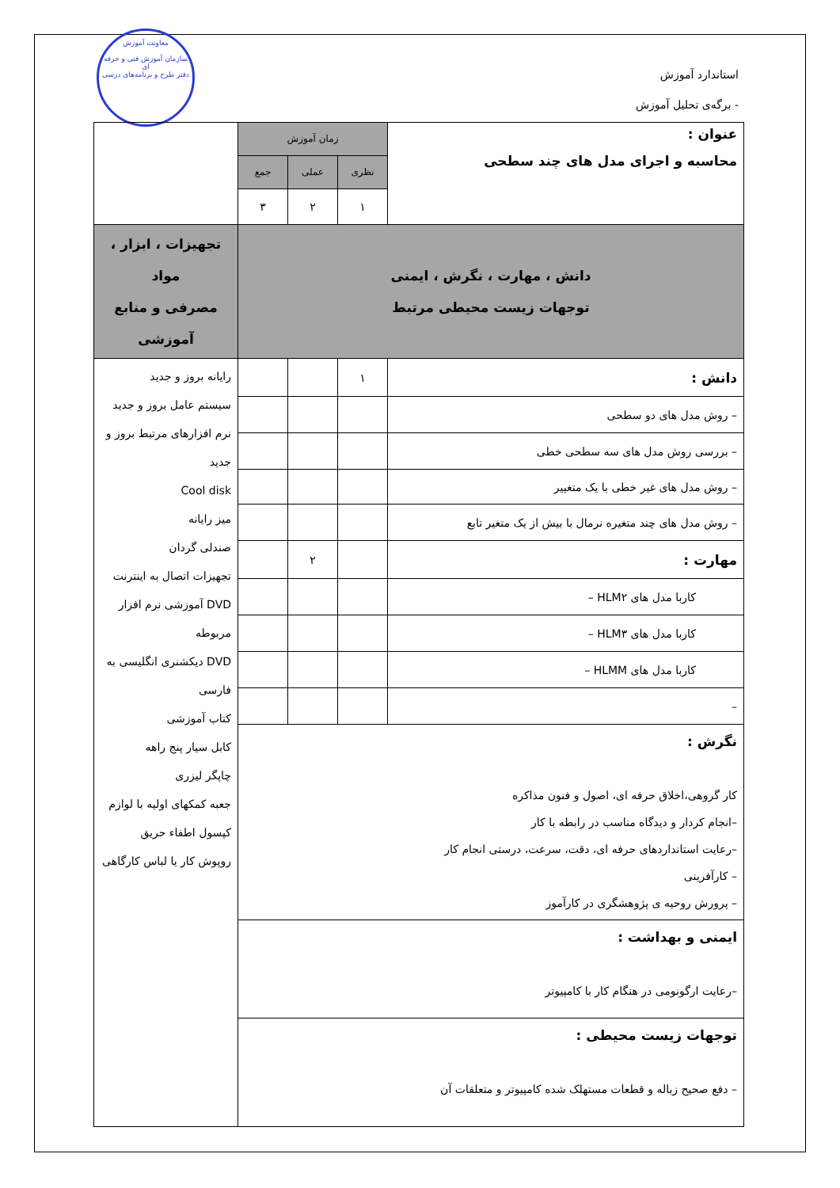معاونت آموزش
سازمان آموزش فنی و حرفه ای
دفتر طرح و برنامه‌های درسی
استاندارد آموزش
- برگه‌ی تحلیل آموزش
| عنوان : محاسبه و اجرای مدل های چند سطحی | زمان آموزش | | | |
| | نظری | عملی | جمع | |
| | ۱ | ۲ | ۳ | |
| دانش ، مهارت ، نگرش ، ایمنی توجهات زیست محیطی مرتبط | | | | تجهیزات ، ابزار ، مواد مصرفی و منابع آموزشی |
| دانش : | ۱ | | | رایانه بروز و جدید سیستم عامل بروز و جدید نرم افزارهای مرتبط بروز و جدید Cool disk میز رایانه صندلی گردان تجهیزات اتصال به اینترنت DVD آموزشی نرم افزار مربوطه DVD دیکشنری انگلیسی به فارسی کتاب آموزشی کابل سیار پنج راهه چاپگر لیزری جعبه کمکهای اولیه با لوازم کپسول اطفاء حریق روپوش کار یا لباس کارگاهی |
| – روش مدل های دو سطحی | | | | |
| – بررسی روش مدل های سه سطحی خطی | | | | |
| – روش مدل های غیر خطی با یک متغییر | | | | |
| – روش مدل های چند متغیره نرمال با بیش از یک متغیر تابع | | | | |
| مهارت : | | ۲ | | |
| کاربا مدل های HLM۲ – | | | | |
| کاربا مدل های HLM۳ – | | | | |
| کاربا مدل های HLMM – | | | | |
| – | | | | |
| نگرش : کار گروهی،اخلاق حرفه ای، اصول و فنون مذاکره –انجام کردار و دیدگاه مناسب در رابطه با کار –رعایت استانداردهای حرفه ای، دقت، سرعت، درستی انجام کار – کارآفرینی – پرورش روحیه ی پژوهشگری در کارآموز | | | | |
| ایمنی و بهداشت : –رعایت ارگونومی در هنگام کار با کامپیوتر | | | | |
| توجهات زیست محیطی : – دفع صحیح زباله و قطعات مستهلک شده کامپیوتر و متعلقات آن | | | | |